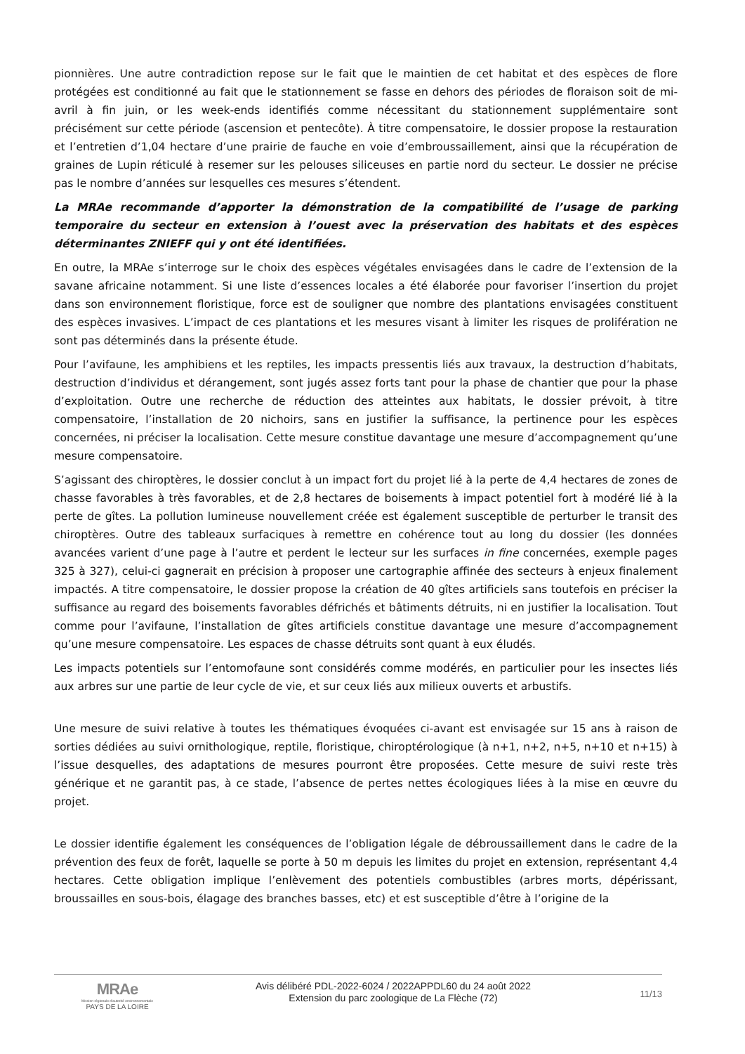pionnières. Une autre contradiction repose sur le fait que le maintien de cet habitat et des espèces de flore protégées est conditionné au fait que le stationnement se fasse en dehors des périodes de floraison soit de mi-avril à fin juin, or les week-ends identifiés comme nécessitant du stationnement supplémentaire sont précisément sur cette période (ascension et pentecôte). À titre compensatoire, le dossier propose la restauration et l’entretien d’1,04 hectare d’une prairie de fauche en voie d’embroussaillement, ainsi que la récupération de graines de Lupin réticulé à resemer sur les pelouses siliceuses en partie nord du secteur. Le dossier ne précise pas le nombre d’années sur lesquelles ces mesures s’étendent.
La MRAe recommande d’apporter la démonstration de la compatibilité de l’usage de parking temporaire du secteur en extension à l’ouest avec la préservation des habitats et des espèces déterminantes ZNIEFF qui y ont été identifiées.
En outre, la MRAe s’interroge sur le choix des espèces végétales envisagées dans le cadre de l’extension de la savane africaine notamment. Si une liste d’essences locales a été élaborée pour favoriser l’insertion du projet dans son environnement floristique, force est de souligner que nombre des plantations envisagées constituent des espèces invasives. L’impact de ces plantations et les mesures visant à limiter les risques de prolifération ne sont pas déterminés dans la présente étude.
Pour l’avifaune, les amphibiens et les reptiles, les impacts pressentis liés aux travaux, la destruction d’habitats, destruction d’individus et dérangement, sont jugés assez forts tant pour la phase de chantier que pour la phase d’exploitation. Outre une recherche de réduction des atteintes aux habitats, le dossier prévoit, à titre compensatoire, l’installation de 20 nichoirs, sans en justifier la suffisance, la pertinence pour les espèces concernées, ni préciser la localisation. Cette mesure constitue davantage une mesure d’accompagnement qu’une mesure compensatoire.
S’agissant des chiroptères, le dossier conclut à un impact fort du projet lié à la perte de 4,4 hectares de zones de chasse favorables à très favorables, et de 2,8 hectares de boisements à impact potentiel fort à modéré lié à la perte de gîtes. La pollution lumineuse nouvellement créée est également susceptible de perturber le transit des chiroptères. Outre des tableaux surfaciques à remettre en cohérence tout au long du dossier (les données avancées varient d’une page à l’autre et perdent le lecteur sur les surfaces in fine concernées, exemple pages 325 à 327), celui-ci gagnerait en précision à proposer une cartographie affinée des secteurs à enjeux finalement impactés. A titre compensatoire, le dossier propose la création de 40 gîtes artificiels sans toutefois en préciser la suffisance au regard des boisements favorables défrichés et bâtiments détruits, ni en justifier la localisation. Tout comme pour l’avifaune, l’installation de gîtes artificiels constitue davantage une mesure d’accompagnement qu’une mesure compensatoire. Les espaces de chasse détruits sont quant à eux éludés.
Les impacts potentiels sur l’entomofaune sont considérés comme modérés, en particulier pour les insectes liés aux arbres sur une partie de leur cycle de vie, et sur ceux liés aux milieux ouverts et arbustifs.
Une mesure de suivi relative à toutes les thématiques évoquées ci-avant est envisagée sur 15 ans à raison de sorties dédiées au suivi ornithologique, reptile, floristique, chiroptérologique (à n+1, n+2, n+5, n+10 et n+15) à l’issue desquelles, des adaptations de mesures pourront être proposées. Cette mesure de suivi reste très générique et ne garantit pas, à ce stade, l’absence de pertes nettes écologiques liées à la mise en œuvre du projet.
Le dossier identifie également les conséquences de l’obligation légale de débroussaillement dans le cadre de la prévention des feux de forêt, laquelle se porte à 50 m depuis les limites du projet en extension, représentant 4,4 hectares. Cette obligation implique l’enlèvement des potentiels combustibles (arbres morts, dépérissant, broussailles en sous-bois, élagage des branches basses, etc) et est susceptible d’être à l’origine de la
MRAe
Mission régionale d'autorité environnementale
PAYS DE LA LOIRE
Avis délibéré PDL-2022-6024 / 2022APPDL60 du 24 août 2022
Extension du parc zoologique de La Flèche (72)
11/13